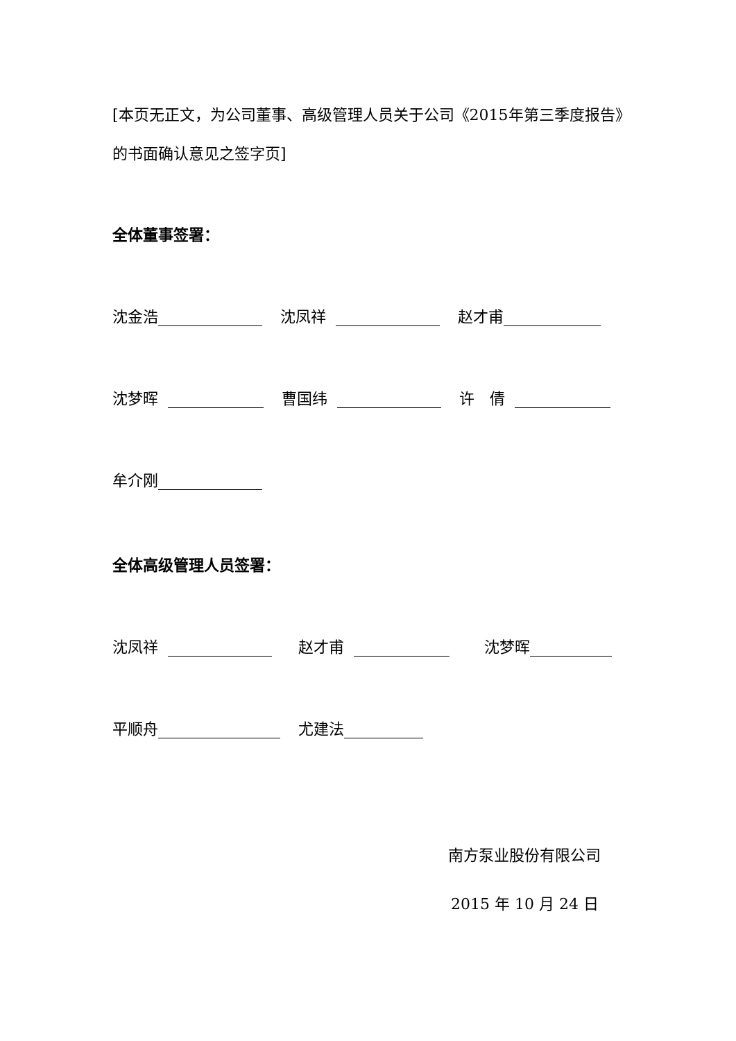[本页无正文，为公司董事、高级管理人员关于公司《2015年第三季度报告》的书面确认意见之签字页]
全体董事签署：
沈金浩 沈凤祥 赵才甫
沈梦晖 曹国纬 许　倩
牟介刚
全体高级管理人员签署：
沈凤祥 赵才甫 沈梦晖
平顺舟 尤建法
南方泵业股份有限公司
2015 年 10 月 24 日